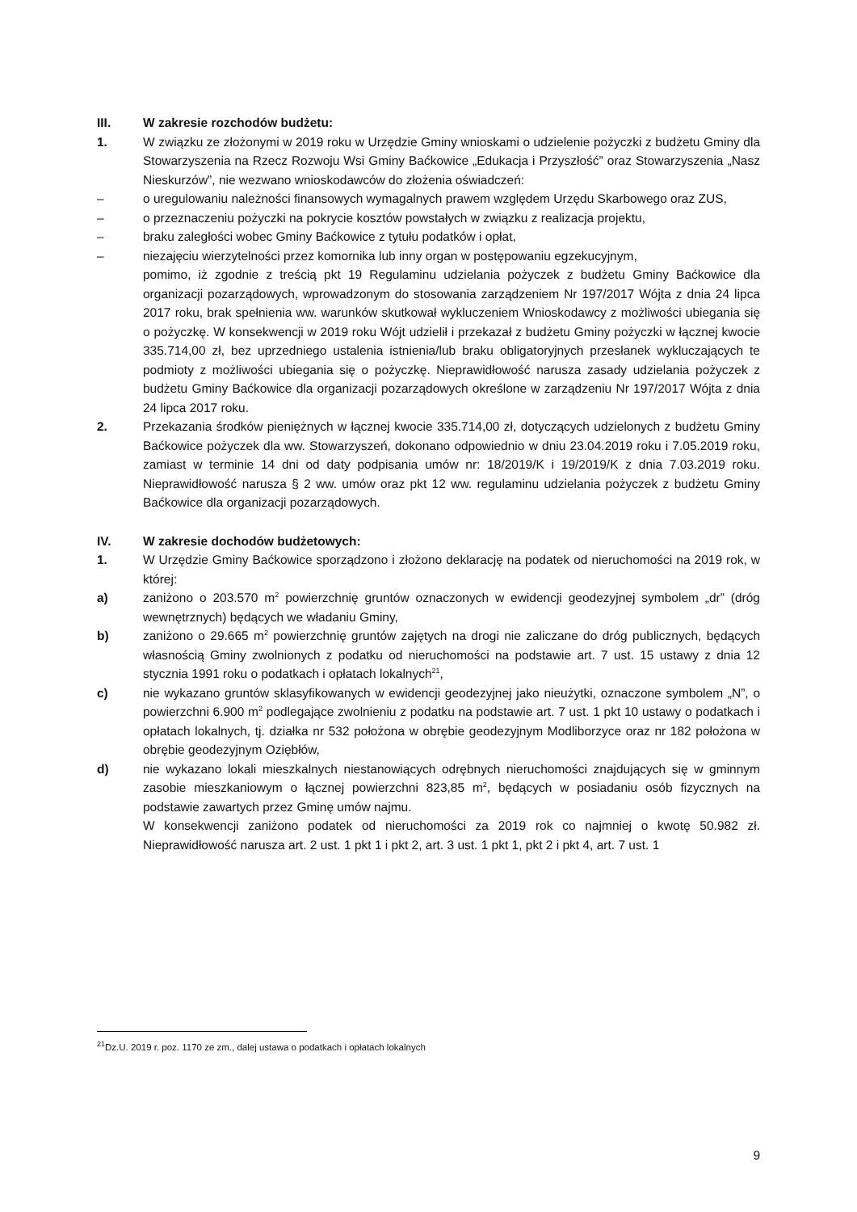III. W zakresie rozchodów budżetu:
1. W związku ze złożonymi w 2019 roku w Urzędzie Gminy wnioskami o udzielenie pożyczki z budżetu Gminy dla Stowarzyszenia na Rzecz Rozwoju Wsi Gminy Baćkowice „Edukacja i Przyszłość” oraz Stowarzyszenia „Nasz Nieskurzów”, nie wezwano wnioskodawców do złożenia oświadczeń:
– o uregulowaniu należności finansowych wymagalnych prawem względem Urzędu Skarbowego oraz ZUS,
– o przeznaczeniu pożyczki na pokrycie kosztów powstałych w związku z realizacja projektu,
– braku zaległości wobec Gminy Baćkowice z tytułu podatków i opłat,
– niezajęciu wierzytelności przez komornika lub inny organ w postępowaniu egzekucyjnym,
pomimo, iż zgodnie z treścią pkt 19 Regulaminu udzielania pożyczek z budżetu Gminy Baćkowice dla organizacji pozarządowych, wprowadzonym do stosowania zarządzeniem Nr 197/2017 Wójta z dnia 24 lipca 2017 roku, brak spełnienia ww. warunków skutkował wykluczeniem Wnioskodawcy z możliwości ubiegania się o pożyczkę. W konsekwencji w 2019 roku Wójt udzielił i przekazał z budżetu Gminy pożyczki w łącznej kwocie 335.714,00 zł, bez uprzedniego ustalenia istnienia/lub braku obligatoryjnych przesłanek wykluczających te podmioty z możliwości ubiegania się o pożyczkę. Nieprawidłowość narusza zasady udzielania pożyczek z budżetu Gminy Baćkowice dla organizacji pozarządowych określone w zarządzeniu Nr 197/2017 Wójta z dnia 24 lipca 2017 roku.
2. Przekazania środków pieniężnych w łącznej kwocie 335.714,00 zł, dotyczących udzielonych z budżetu Gminy Baćkowice pożyczek dla ww. Stowarzyszeń, dokonano odpowiednio w dniu 23.04.2019 roku i 7.05.2019 roku, zamiast w terminie 14 dni od daty podpisania umów nr: 18/2019/K i 19/2019/K z dnia 7.03.2019 roku. Nieprawidłowość narusza § 2 ww. umów oraz pkt 12 ww. regulaminu udzielania pożyczek z budżetu Gminy Baćkowice dla organizacji pozarządowych.
IV. W zakresie dochodów budżetowych:
1. W Urzędzie Gminy Baćkowice sporządzono i złożono deklarację na podatek od nieruchomości na 2019 rok, w której:
a) zaniżono o 203.570 m<sup>2</sup> powierzchnię gruntów oznaczonych w ewidencji geodezyjnej symbolem „dr” (dróg wewnętrznych) będących we władaniu Gminy,
b) zaniżono o 29.665 m<sup>2</sup> powierzchnię gruntów zajętych na drogi nie zaliczane do dróg publicznych, będących własnością Gminy zwolnionych z podatku od nieruchomości na podstawie art. 7 ust. 15 ustawy z dnia 12 stycznia 1991 roku o podatkach i opłatach lokalnych<sup>21</sup>,
c) nie wykazano gruntów sklasyfikowanych w ewidencji geodezyjnej jako nieużytki, oznaczone symbolem „N”, o powierzchni 6.900 m<sup>2</sup> podlegające zwolnieniu z podatku na podstawie art. 7 ust. 1 pkt 10 ustawy o podatkach i opłatach lokalnych, tj. działka nr 532 położona w obrębie geodezyjnym Modliborzyce oraz nr 182 położona w obrębie geodezyjnym Oziębłów,
d) nie wykazano lokali mieszkalnych niestanowiących odrębnych nieruchomości znajdujących się w gminnym zasobie mieszkaniowym o łącznej powierzchni 823,85 m<sup>2</sup>, będących w posiadaniu osób fizycznych na podstawie zawartych przez Gminę umów najmu.
W konsekwencji zaniżono podatek od nieruchomości za 2019 rok co najmniej o kwotę 50.982 zł. Nieprawidłowość narusza art. 2 ust. 1 pkt 1 i pkt 2, art. 3 ust. 1 pkt 1, pkt 2 i pkt 4, art. 7 ust. 1
<sup>21</sup> Dz.U. 2019 r. poz. 1170 ze zm., dalej ustawa o podatkach i opłatach lokalnych
9